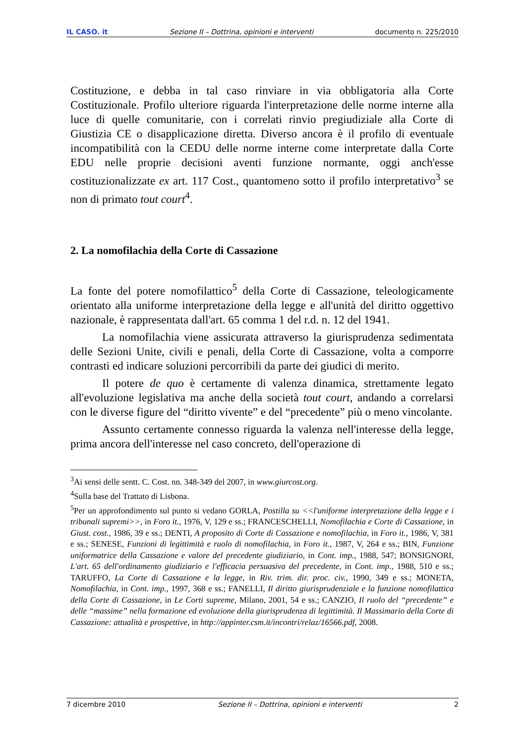IL CASO. it Sezione II – Dottrina, opinioni e interventi documento n. 225/2010
Costituzione, e debba in tal caso rinviare in via obbligatoria alla Corte Costituzionale. Profilo ulteriore riguarda l'interpretazione delle norme interne alla luce di quelle comunitarie, con i correlati rinvio pregiudiziale alla Corte di Giustizia CE o disapplicazione diretta. Diverso ancora è il profilo di eventuale incompatibilità con la CEDU delle norme interne come interpretate dalla Corte EDU nelle proprie decisioni aventi funzione normante, oggi anch'esse costituzionalizzate ex art. 117 Cost., quantomeno sotto il profilo interpretativo<sup>3</sup> se non di primato tout court<sup>4</sup>.
2. La nomofilachia della Corte di Cassazione
La fonte del potere nomofilattico<sup>5</sup> della Corte di Cassazione, teleologicamente orientato alla uniforme interpretazione della legge e all'unità del diritto oggettivo nazionale, è rappresentata dall'art. 65 comma 1 del r.d. n. 12 del 1941.
La nomofilachia viene assicurata attraverso la giurisprudenza sedimentata delle Sezioni Unite, civili e penali, della Corte di Cassazione, volta a comporre contrasti ed indicare soluzioni percorribili da parte dei giudici di merito.
Il potere de quo è certamente di valenza dinamica, strettamente legato all'evoluzione legislativa ma anche della società tout court, andando a correlarsi con le diverse figure del “diritto vivente” e del “precedente” più o meno vincolante.
Assunto certamente connesso riguarda la valenza nell'interesse della legge, prima ancora dell'interesse nel caso concreto, dell'operazione di
<sup>3</sup> Ai sensi delle sentt. C. Cost. nn. 348-349 del 2007, in www.giurcost.org.
<sup>4</sup> Sulla base del Trattato di Lisbona.
<sup>5</sup> Per un approfondimento sul punto si vedano GORLA, Postilla su <<l'uniforme interpretazione della legge e i tribunali supremi>>, in Foro it., 1976, V, 129 e ss.; FRANCESCHELLI, Nomofilachia e Corte di Cassazione, in Giust. cost., 1986, 39 e ss.; DENTI, A proposito di Corte di Cassazione e nomofilachia, in Foro it., 1986, V, 381 e ss.; SENESE, Funzioni di legittimità e ruolo di nomofilachia, in Foro it., 1987, V, 264 e ss.; BIN, Funzione uniformatrice della Cassazione e valore del precedente giudiziario, in Cont. imp., 1988, 547; BONSIGNORI, L'art. 65 dell'ordinamento giudiziario e l'efficacia persuasiva del precedente, in Cont. imp., 1988, 510 e ss.; TARUFFO, La Corte di Cassazione e la legge, in Riv. trim. dir. proc. civ., 1990, 349 e ss.; MONETA, Nomofilachia, in Cont. imp., 1997, 368 e ss.; FANELLI, Il diritto giurisprudenziale e la funzione nomofilattica della Corte di Cassazione, in Le Corti supreme, Milano, 2001, 54 e ss.; CANZIO, Il ruolo del “precedente” e delle “massime” nella formazione ed evoluzione della giurisprudenza di legittimità. Il Massimario della Corte di Cassazione: attualità e prospettive, in http://appinter.csm.it/incontri/relaz/16566.pdf, 2008.
7 dicembre 2010 Sezione II – Dottrina, opinioni e interventi 2